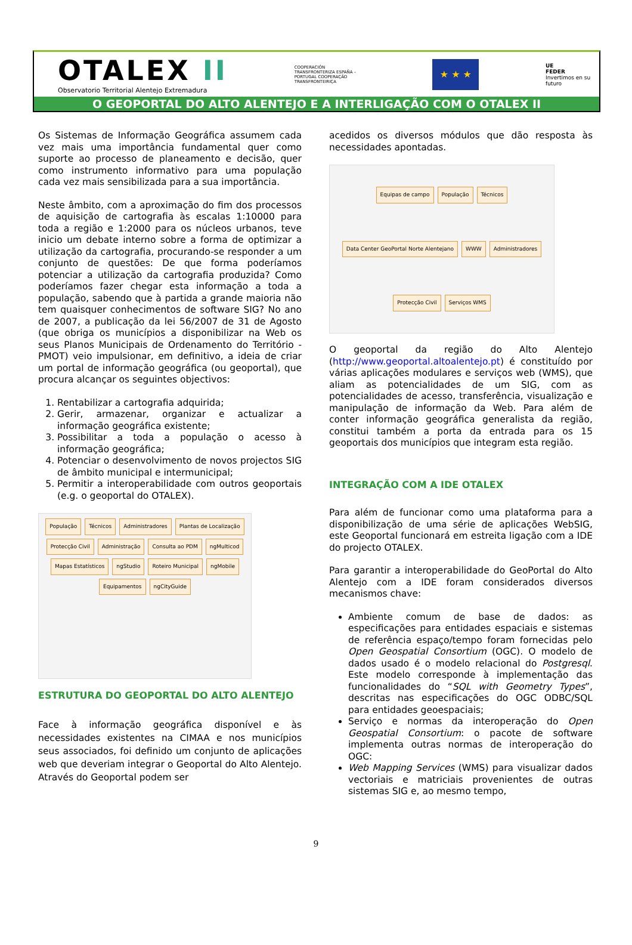OTALEX II
Observatorio Territorial Alentejo Extremadura
COOPERACIÓN TRANSFRONTERIZA ESPAÑA – PORTUGAL COOPERAÇÃO TRANSFRONTEIRIÇA
★ ★ ★
UE
FEDER
Invertimos en su futuro
O GEOPORTAL DO ALTO ALENTEJO E A INTERLIGAÇÃO COM O OTALEX II
Os Sistemas de Informação Geográfica assumem cada vez mais uma importância fundamental quer como suporte ao processo de planeamento e decisão, quer como instrumento informativo para uma população cada vez mais sensibilizada para a sua importância.
Neste âmbito, com a aproximação do fim dos processos de aquisição de cartografia às escalas 1:10000 para toda a região e 1:2000 para os núcleos urbanos, teve inicio um debate interno sobre a forma de optimizar a utilização da cartografia, procurando-se responder a um conjunto de questões: De que forma poderíamos potenciar a utilização da cartografia produzida? Como poderíamos fazer chegar esta informação a toda a população, sabendo que à partida a grande maioria não tem quaisquer conhecimentos de software SIG? No ano de 2007, a publicação da lei 56/2007 de 31 de Agosto (que obriga os municípios a disponibilizar na Web os seus Planos Municipais de Ordenamento do Território - PMOT) veio impulsionar, em definitivo, a ideia de criar um portal de informação geográfica (ou geoportal), que procura alcançar os seguintes objectivos:
1. Rentabilizar a cartografia adquirida;
2. Gerir, armazenar, organizar e actualizar a informação geográfica existente;
3. Possibilitar a toda a população o acesso à informação geográfica;
4. Potenciar o desenvolvimento de novos projectos SIG de âmbito municipal e intermunicipal;
5. Permitir a interoperabilidade com outros geoportais (e.g. o geoportal do OTALEX).
População Técnicos Administradores Plantas de Localização Protecção Civil Administração Consulta ao PDM ngMulticod Mapas Estatísticos ngStudio Roteiro Municipal ngMobile Equipamentos ngCityGuide
ESTRUTURA DO GEOPORTAL DO ALTO ALENTEJO
Face à informação geográfica disponível e às necessidades existentes na CIMAA e nos municípios seus associados, foi definido um conjunto de aplicações web que deveriam integrar o Geoportal do Alto Alentejo. Através do Geoportal podem ser
acedidos os diversos módulos que dão resposta às necessidades apontadas.
Equipas de campo População Técnicos Data Center GeoPortal Norte Alentejano WWW Administradores Protecção Civil Serviços WMS
O geoportal da região do Alto Alentejo (http://www.geoportal.altoalentejo.pt) é constituído por várias aplicações modulares e serviços web (WMS), que aliam as potencialidades de um SIG, com as potencialidades de acesso, transferência, visualização e manipulação de informação da Web. Para além de conter informação geográfica generalista da região, constitui também a porta da entrada para os 15 geoportais dos municípios que integram esta região.
INTEGRAÇÃO COM A IDE OTALEX
Para além de funcionar como uma plataforma para a disponibilização de uma série de aplicações WebSIG, este Geoportal funcionará em estreita ligação com a IDE do projecto OTALEX.
Para garantir a interoperabilidade do GeoPortal do Alto Alentejo com a IDE foram considerados diversos mecanismos chave:
Ambiente comum de base de dados: as especificações para entidades espaciais e sistemas de referência espaço/tempo foram fornecidas pelo Open Geospatial Consortium (OGC). O modelo de dados usado é o modelo relacional do Postgresql. Este modelo corresponde à implementação das funcionalidades do “SQL with Geometry Types”, descritas nas especificações do OGC ODBC/SQL para entidades geoespaciais;
Serviço e normas da interoperação do Open Geospatial Consortium: o pacote de software implementa outras normas de interoperação do OGC:
Web Mapping Services (WMS) para visualizar dados vectoriais e matriciais provenientes de outras sistemas SIG e, ao mesmo tempo,
9